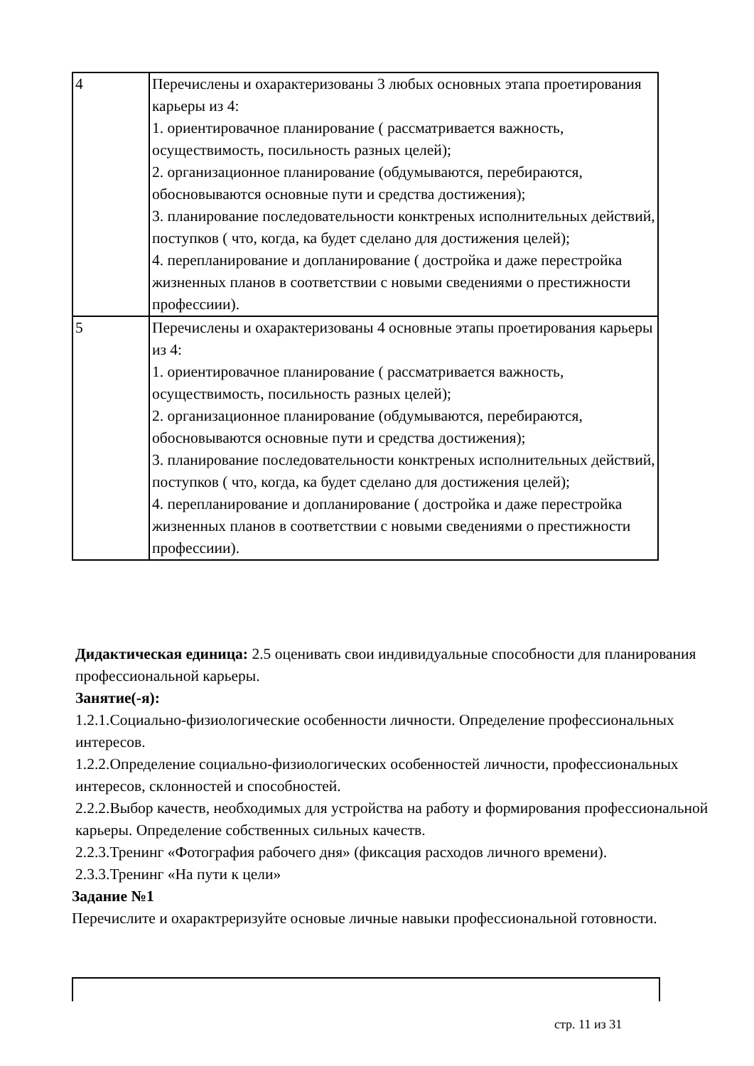| 4 | Перечислены и охарактеризованы 3 любых основных этапа проетирования карьеры из 4: 1. ориентировачное планирование ( рассматривается важность, осуществимость, посильность разных целей); 2. организационное планирование (обдумываются, перебираются, обосновываются основные пути и средства достижения); 3. планирование последовательности конктреных исполнительных действий, поступков ( что, когда, ка будет сделано для достижения целей); 4. перепланирование и допланирование ( достройка и даже перестройка жизненных планов в соответствии с новыми сведениями о престижности профессиии). |
| 5 | Перечислены и охарактеризованы 4 основные этапы проетирования карьеры из 4: 1. ориентировачное планирование ( рассматривается важность, осуществимость, посильность разных целей); 2. организационное планирование (обдумываются, перебираются, обосновываются основные пути и средства достижения); 3. планирование последовательности конктреных исполнительных действий, поступков ( что, когда, ка будет сделано для достижения целей); 4. перепланирование и допланирование ( достройка и даже перестройка жизненных планов в соответствии с новыми сведениями о престижности профессиии). |
Дидактическая единица: 2.5 оценивать свои индивидуальные способности для планирования профессиональной карьеры.
Занятие(-я):
1.2.1.Социально-физиологические особенности личности. Определение профессиональных интересов.
1.2.2.Определение социально-физиологических особенностей личности, профессиональных интересов, склонностей и способностей.
2.2.2.Выбор качеств, необходимых для устройства на работу и формирования профессиональной карьеры. Определение собственных сильных качеств.
2.2.3.Тренинг «Фотография рабочего дня» (фиксация расходов личного времени).
2.3.3.Тренинг «На пути к цели»
Задание №1
Перечислите и охарактреризуйте основые личные навыки профессиональной готовности.
стр. 11 из 31